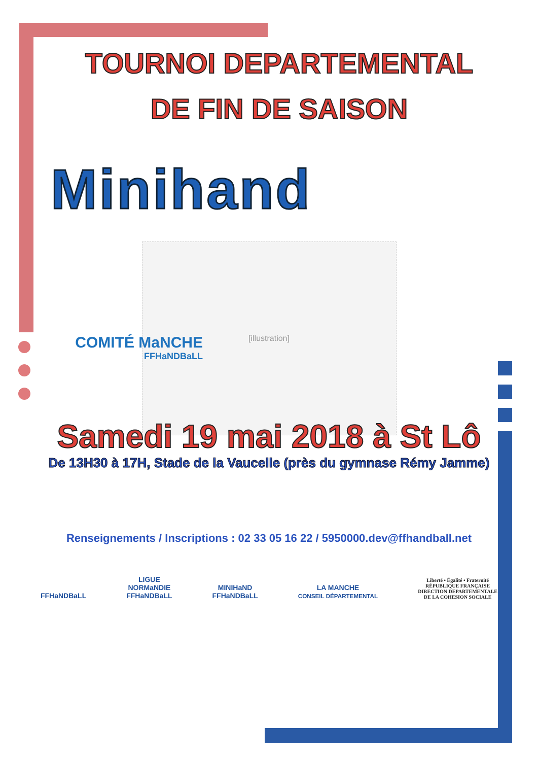TOURNOI DEPARTEMENTAL
DE FIN DE SAISON
Minihand
[illustration]
COMITÉ MaNCHE
FFHaNDBaLL
Samedi 19 mai 2018 à St Lô
De 13H30 à 17H, Stade de la Vaucelle (près du gymnase Rémy Jamme)
Renseignements / Inscriptions : 02 33 05 16 22 / 5950000.dev@ffhandball.net
FFHaNDBaLL
LIGUE
NORMaNDIE
FFHaNDBaLL
MINIHaND
FFHaNDBaLL
LA MANCHE
CONSEIL DÉPARTEMENTAL
Liberté • Égalité • Fraternité
RÉPUBLIQUE FRANÇAISE
DIRECTION DEPARTEMENTALE
DE LA COHESION SOCIALE